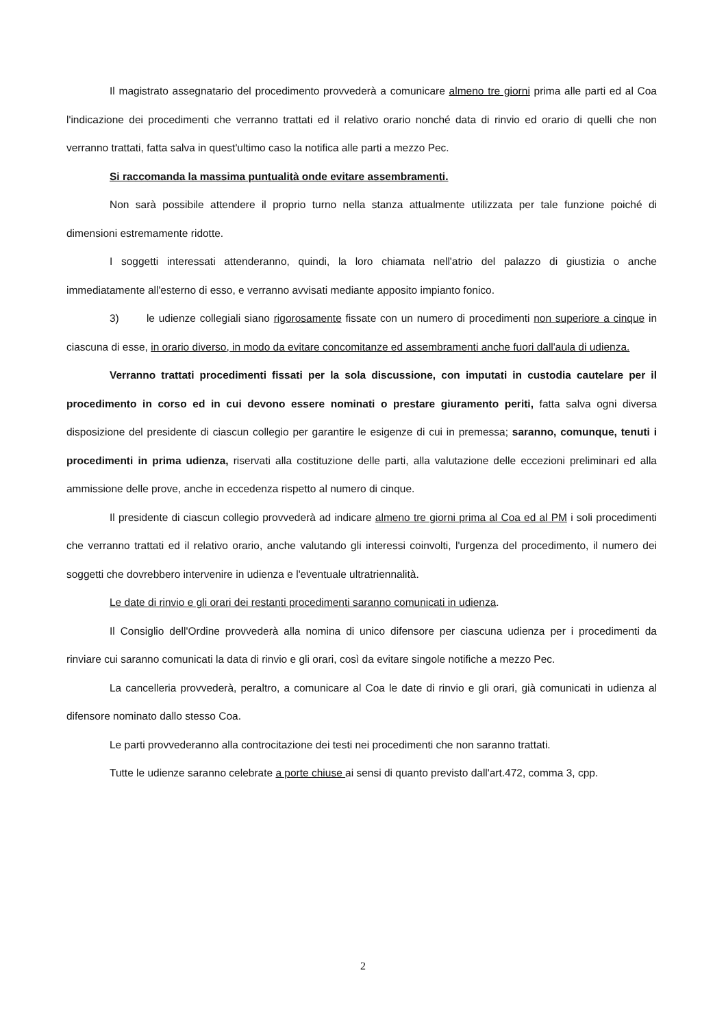Il magistrato assegnatario del procedimento provvederà a comunicare almeno tre giorni prima alle parti ed al Coa l'indicazione dei procedimenti che verranno trattati ed il relativo orario nonché data di rinvio ed orario di quelli che non verranno trattati, fatta salva in quest'ultimo caso la notifica alle parti a mezzo Pec.
Si raccomanda la massima puntualità onde evitare assembramenti.
Non sarà possibile attendere il proprio turno nella stanza attualmente utilizzata per tale funzione poiché di dimensioni estremamente ridotte.
I soggetti interessati attenderanno, quindi, la loro chiamata nell'atrio del palazzo di giustizia o anche immediatamente all'esterno di esso, e verranno avvisati mediante apposito impianto fonico.
3) le udienze collegiali siano rigorosamente fissate con un numero di procedimenti non superiore a cinque in ciascuna di esse, in orario diverso, in modo da evitare concomitanze ed assembramenti anche fuori dall'aula di udienza.
Verranno trattati procedimenti fissati per la sola discussione, con imputati in custodia cautelare per il procedimento in corso ed in cui devono essere nominati o prestare giuramento periti, fatta salva ogni diversa disposizione del presidente di ciascun collegio per garantire le esigenze di cui in premessa; saranno, comunque, tenuti i procedimenti in prima udienza, riservati alla costituzione delle parti, alla valutazione delle eccezioni preliminari ed alla ammissione delle prove, anche in eccedenza rispetto al numero di cinque.
Il presidente di ciascun collegio provvederà ad indicare almeno tre giorni prima al Coa ed al PM i soli procedimenti che verranno trattati ed il relativo orario, anche valutando gli interessi coinvolti, l'urgenza del procedimento, il numero dei soggetti che dovrebbero intervenire in udienza e l'eventuale ultratriennalità.
Le date di rinvio e gli orari dei restanti procedimenti saranno comunicati in udienza.
Il Consiglio dell'Ordine provvederà alla nomina di unico difensore per ciascuna udienza per i procedimenti da rinviare cui saranno comunicati la data di rinvio e gli orari, così da evitare singole notifiche a mezzo Pec.
La cancelleria provvederà, peraltro, a comunicare al Coa le date di rinvio e gli orari, già comunicati in udienza al difensore nominato dallo stesso Coa.
Le parti provvederanno alla controcitazione dei testi nei procedimenti che non saranno trattati.
Tutte le udienze saranno celebrate a porte chiuse ai sensi di quanto previsto dall'art.472, comma 3, cpp.
2